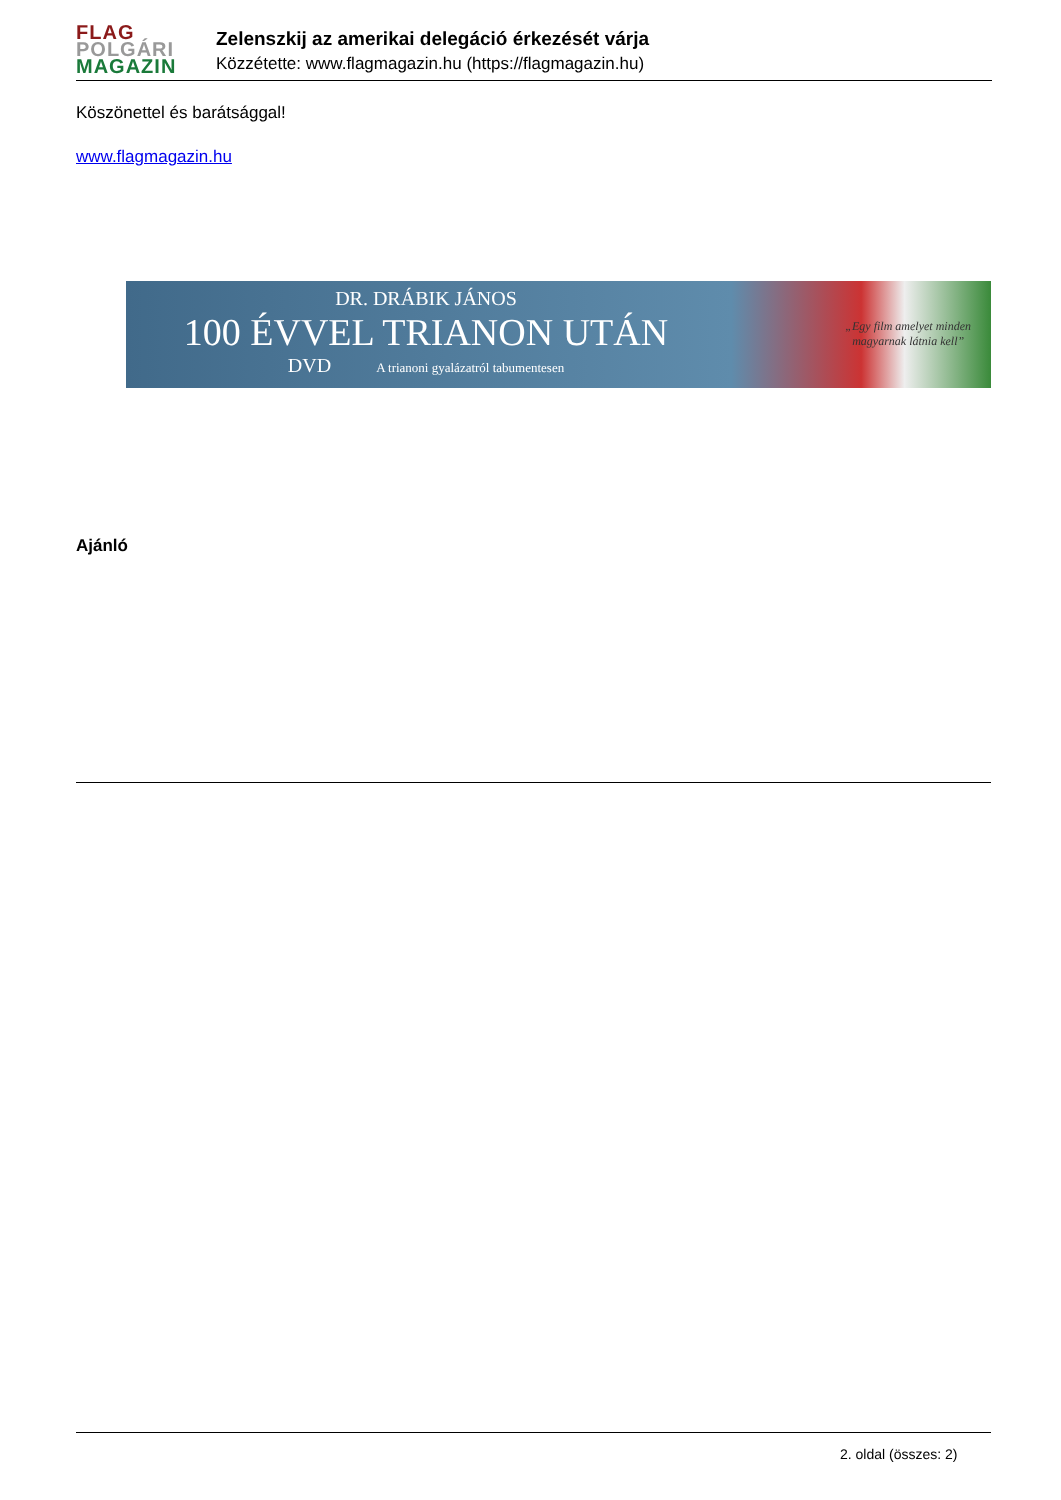FLAG
POLGÁRI
MAGAZIN
Zelenszkij az amerikai delegáció érkezését várja
Közzétette: www.flagmagazin.hu (https://flagmagazin.hu)
Köszönettel és barátsággal!
www.flagmagazin.hu
DR. DRÁBIK JÁNOS
100 ÉVVEL TRIANON UTÁN
DVD A trianoni gyalázatról tabumentesen
„Egy film amelyet minden
magyarnak látnia kell”
Ajánló
2. oldal (összes: 2)